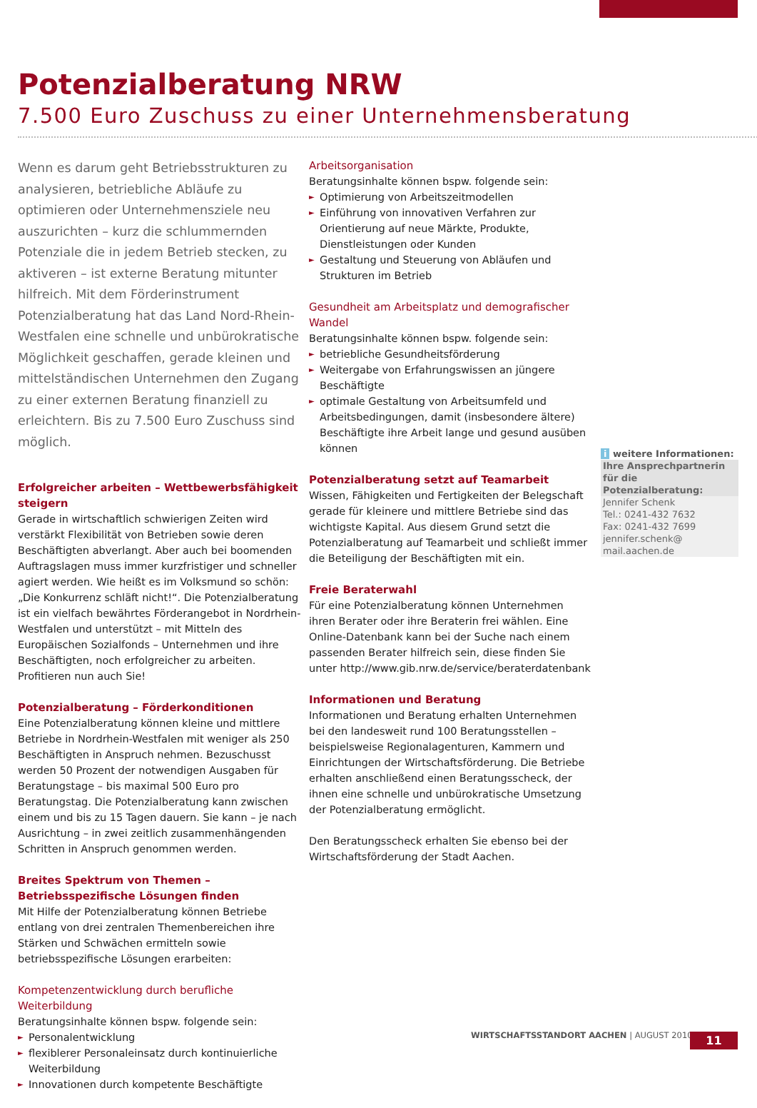Potenzialberatung NRW
7.500 Euro Zuschuss zu einer Unternehmensberatung
Wenn es darum geht Betriebsstrukturen zu analysieren, betriebliche Abläufe zu optimieren oder Unternehmensziele neu auszurichten – kurz die schlummernden Potenziale die in jedem Betrieb stecken, zu aktiveren – ist externe Beratung mitunter hilfreich. Mit dem Förderinstrument Potenzialberatung hat das Land Nord-Rhein-Westfalen eine schnelle und unbürokratische Möglichkeit geschaffen, gerade kleinen und mittelständischen Unternehmen den Zugang zu einer externen Beratung finanziell zu erleichtern. Bis zu 7.500 Euro Zuschuss sind möglich.
Erfolgreicher arbeiten – Wettbewerbsfähigkeit steigern
Gerade in wirtschaftlich schwierigen Zeiten wird verstärkt Flexibilität von Betrieben sowie deren Beschäftigten abverlangt. Aber auch bei boomenden Auftragslagen muss immer kurzfristiger und schneller agiert werden. Wie heißt es im Volksmund so schön: „Die Konkurrenz schläft nicht!“. Die Potenzialberatung ist ein vielfach bewährtes Förderangebot in Nordrhein-Westfalen und unterstützt – mit Mitteln des Europäischen Sozialfonds – Unternehmen und ihre Beschäftigten, noch erfolgreicher zu arbeiten. Profitieren nun auch Sie!
Potenzialberatung – Förderkonditionen
Eine Potenzialberatung können kleine und mittlere Betriebe in Nordrhein-Westfalen mit weniger als 250 Beschäftigten in Anspruch nehmen. Bezuschusst werden 50 Prozent der notwendigen Ausgaben für Beratungstage – bis maximal 500 Euro pro Beratungstag. Die Potenzialberatung kann zwischen einem und bis zu 15 Tagen dauern. Sie kann – je nach Ausrichtung – in zwei zeitlich zusammenhängenden Schritten in Anspruch genommen werden.
Breites Spektrum von Themen – Betriebsspezifische Lösungen finden
Mit Hilfe der Potenzialberatung können Betriebe entlang von drei zentralen Themenbereichen ihre Stärken und Schwächen ermitteln sowie betriebsspezifische Lösungen erarbeiten:
Kompetenzentwicklung durch berufliche Weiterbildung
Beratungsinhalte können bspw. folgende sein:
► Personalentwicklung
► flexiblerer Personaleinsatz durch kontinuierliche Weiterbildung
► Innovationen durch kompetente Beschäftigte
Arbeitsorganisation
Beratungsinhalte können bspw. folgende sein:
► Optimierung von Arbeitszeitmodellen
► Einführung von innovativen Verfahren zur Orientierung auf neue Märkte, Produkte, Dienstleistungen oder Kunden
► Gestaltung und Steuerung von Abläufen und Strukturen im Betrieb
Gesundheit am Arbeitsplatz und demografischer Wandel
Beratungsinhalte können bspw. folgende sein:
► betriebliche Gesundheitsförderung
► Weitergabe von Erfahrungswissen an jüngere Beschäftigte
► optimale Gestaltung von Arbeitsumfeld und Arbeitsbedingungen, damit (insbesondere ältere) Beschäftigte ihre Arbeit lange und gesund ausüben können
Potenzialberatung setzt auf Teamarbeit
Wissen, Fähigkeiten und Fertigkeiten der Belegschaft gerade für kleinere und mittlere Betriebe sind das wichtigste Kapital. Aus diesem Grund setzt die Potenzialberatung auf Teamarbeit und schließt immer die Beteiligung der Beschäftigten mit ein.
Freie Beraterwahl
Für eine Potenzialberatung können Unternehmen ihren Berater oder ihre Beraterin frei wählen. Eine Online-Datenbank kann bei der Suche nach einem passenden Berater hilfreich sein, diese finden Sie unter http://www.gib.nrw.de/service/beraterdatenbank
Informationen und Beratung
Informationen und Beratung erhalten Unternehmen bei den landesweit rund 100 Beratungsstellen – beispielsweise Regionalagenturen, Kammern und Einrichtungen der Wirtschaftsförderung. Die Betriebe erhalten anschließend einen Beratungsscheck, der ihnen eine schnelle und unbürokratische Umsetzung der Potenzialberatung ermöglicht.
Den Beratungsscheck erhalten Sie ebenso bei der Wirtschaftsförderung der Stadt Aachen.
i weitere Informationen:
Ihre Ansprechpartnerin für die Potenzialberatung:
Jennifer Schenk
Tel.: 0241-432 7632
Fax: 0241-432 7699
jennifer.schenk@
mail.aachen.de
WIRTSCHAFTSSTANDORT AACHEN | AUGUST 2010
11